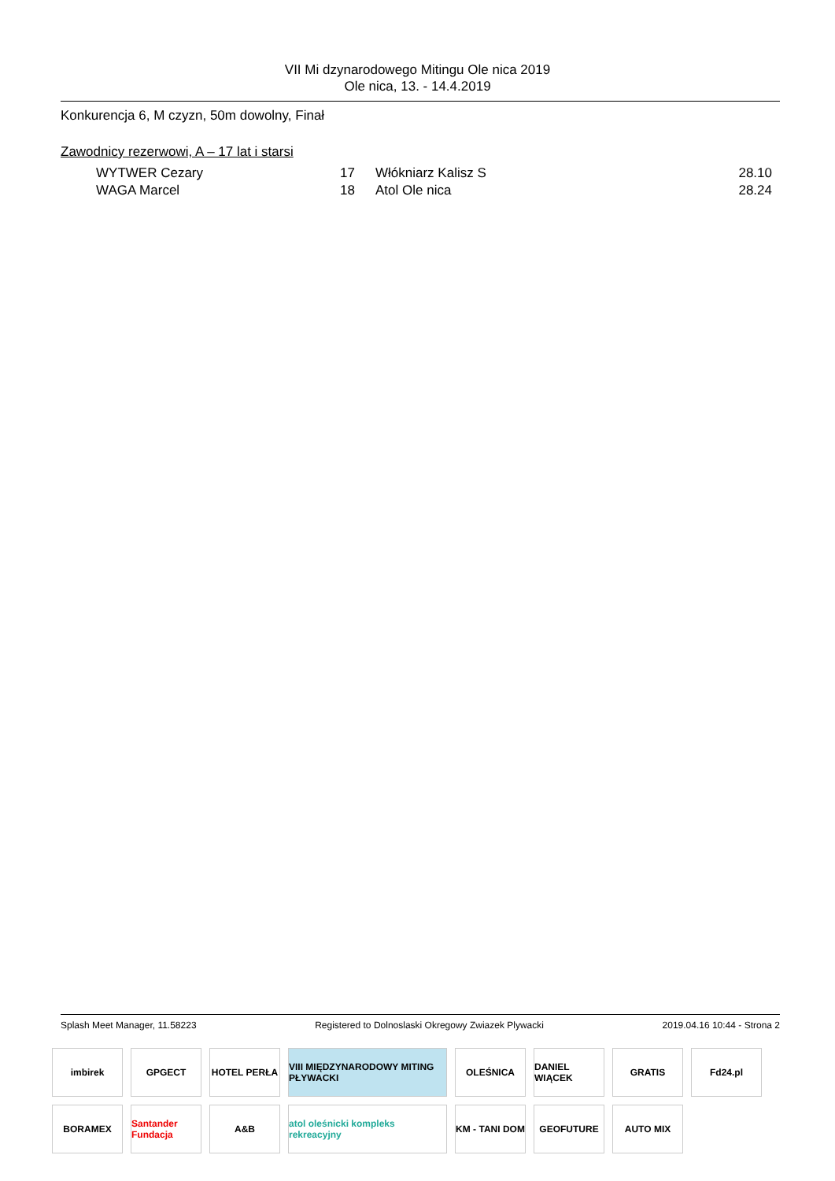VII Mi dzynarodowego Mitingu Ole nica 2019
Ole nica, 13. - 14.4.2019
Konkurencja 6, M czyzn, 50m dowolny, Finał
Zawodnicy rezerwowi, A – 17 lat i starsi
| | WYTWER Cezary | 17 | Włókniarz Kalisz S | 28.10 |
| | WAGA Marcel | 18 | Atol Ole nica | 28.24 |
Splash Meet Manager, 11.58223 Registered to Dolnoslaski Okregowy Zwiazek Plywacki 2019.04.16 10:44 - Strona 2
imbirek
GPGECT
HOTEL PERŁA
VIII MIĘDZYNARODOWY MITING PŁYWACKI
OLEŚNICA
DANIEL WIĄCEK
GRATIS
Fd24.pl
BORAMEX
Santander Fundacja
A&B
atol oleśnicki kompleks rekreacyjny
KM - TANI DOM
GEOFUTURE
AUTO MIX